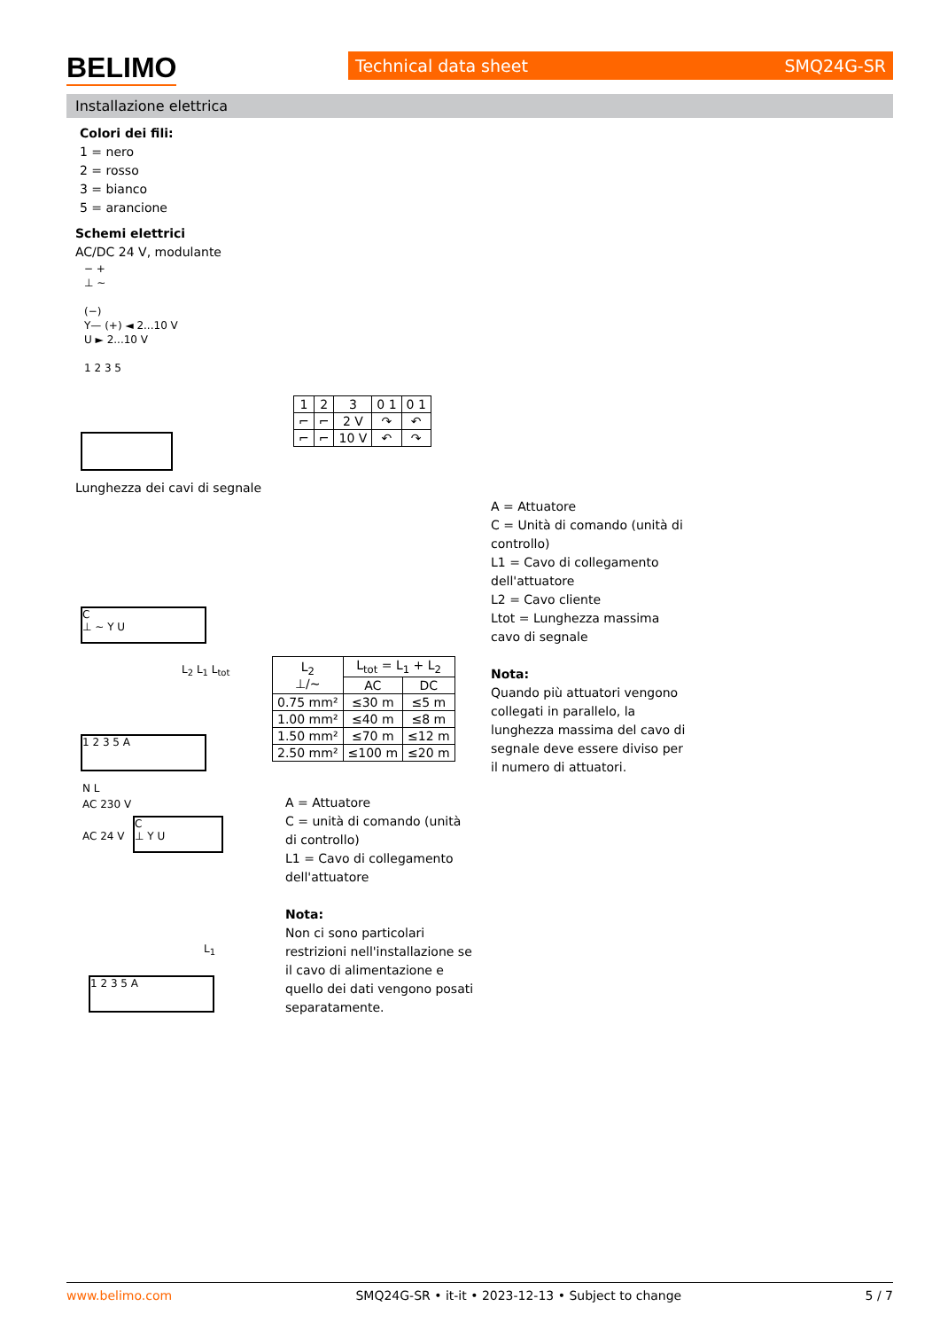BELIMO Technical data sheet SMQ24G-SR
Installazione elettrica
Colori dei fili:
1 = nero
2 = rosso
3 = bianco
5 = arancione
Schemi elettrici
AC/DC 24 V, modulante
− +
⊥ ~
(−)
Y— (+) ◄ 2...10 V
U ► 2...10 V
1 2 3 5
| 1 | 2 | 3 | 0 1 | 0 1 |
| ⌐ | ⌐ | 2 V | ↷ | ↶ |
| ⌐ | ⌐ | 10 V | ↶ | ↷ |
Lunghezza dei cavi di segnale
A = Attuatore
C = Unità di comando (unità di controllo)
L1 = Cavo di collegamento dell'attuatore
L2 = Cavo cliente
Ltot = Lunghezza massima cavo di segnale
Nota:
Quando più attuatori vengono collegati in parallelo, la lunghezza massima del cavo di segnale deve essere diviso per il numero di attuatori.
C
⊥ ~ Y U
L<sub>2</sub> L<sub>1</sub> L<sub>tot</sub>
1 2 3 5 A
| L<sub>2</sub> ⊥/~ | L<sub>tot</sub> = L<sub>1</sub> + L<sub>2</sub> | |
| --- | --- | --- |
| | AC | DC |
| 0.75 mm² | ≤30 m | ≤5 m |
| 1.00 mm² | ≤40 m | ≤8 m |
| 1.50 mm² | ≤70 m | ≤12 m |
| 2.50 mm² | ≤100 m | ≤20 m |
N L
AC 230 V
AC 24 V
C
⊥ Y U
L<sub>1</sub>
1 2 3 5 A
A = Attuatore
C = unità di comando (unità di controllo)
L1 = Cavo di collegamento dell'attuatore
Nota:
Non ci sono particolari restrizioni nell'installazione se il cavo di alimentazione e quello dei dati vengono posati separatamente.
www.belimo.com SMQ24G-SR • it-it • 2023-12-13 • Subject to change 5 / 7